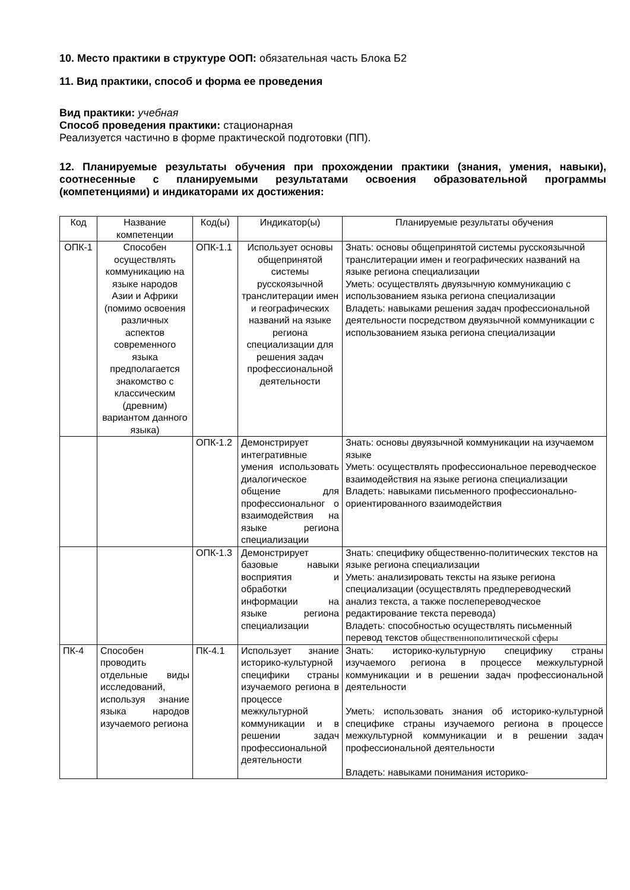10. Место практики в структуре ООП: обязательная часть Блока Б2
11. Вид практики, способ и форма ее проведения
Вид практики: учебная
Способ проведения практики: стационарная
Реализуется частично в форме практической подготовки (ПП).
12. Планируемые результаты обучения при прохождении практики (знания, умения, навыки), соотнесенные с планируемыми результатами освоения образовательной программы (компетенциями) и индикаторами их достижения:
| Код | Название компетенции | Код(ы) | Индикатор(ы) | Планируемые результаты обучения |
| ОПК-1 | Способен осуществлять коммуникацию на языке народов Азии и Африки (помимо освоения различных аспектов современного языка предполагается знакомство с классическим (древним) вариантом данного языка) | ОПК-1.1 | Использует основы общепринятой системы русскоязычной транслитерации имен и географических названий на языке региона специализации для решения задач профессиональной деятельности | Знать: основы общепринятой системы русскоязычной транслитерации имен и географических названий на языке региона специализации Уметь: осуществлять двуязычную коммуникацию с использованием языка региона специализации Владеть: навыками решения задач профессиональной деятельности посредством двуязычной коммуникации с использованием языка региона специализации |
| | | ОПК-1.2 | Демонстрирует интегративные умения использовать диалогическое общение для профессиональног о взаимодействия на языке региона специализации | Знать: основы двуязычной коммуникации на изучаемом языке Уметь: осуществлять профессиональное переводческое взаимодействия на языке региона специализации Владеть: навыками письменного профессионально-ориентированного взаимодействия |
| | | ОПК-1.3 | Демонстрирует базовые навыки восприятия и обработки информации на языке региона специализации | Знать: специфику общественно-политических текстов на языке региона специализации Уметь: анализировать тексты на языке региона специализации (осуществлять предпереводческий анализ текста, а также послепереводческое редактирование текста перевода) Владеть: способностью осуществлять письменный перевод текстов общественнополитической сферы |
| ПК-4 | Способен проводить отдельные виды исследований, используя знание языка народов изучаемого региона | ПК-4.1 | Использует знание историко-культурной специфики страны изучаемого региона в процессе межкультурной коммуникации и в решении задач профессиональной деятельности | Знать: историко-культурную специфику страны изучаемого региона в процессе межкультурной коммуникации и в решении задач профессиональной деятельности Уметь: использовать знания об историко-культурной специфике страны изучаемого региона в процессе межкультурной коммуникации и в решении задач профессиональной деятельности Владеть: навыками понимания историко- |